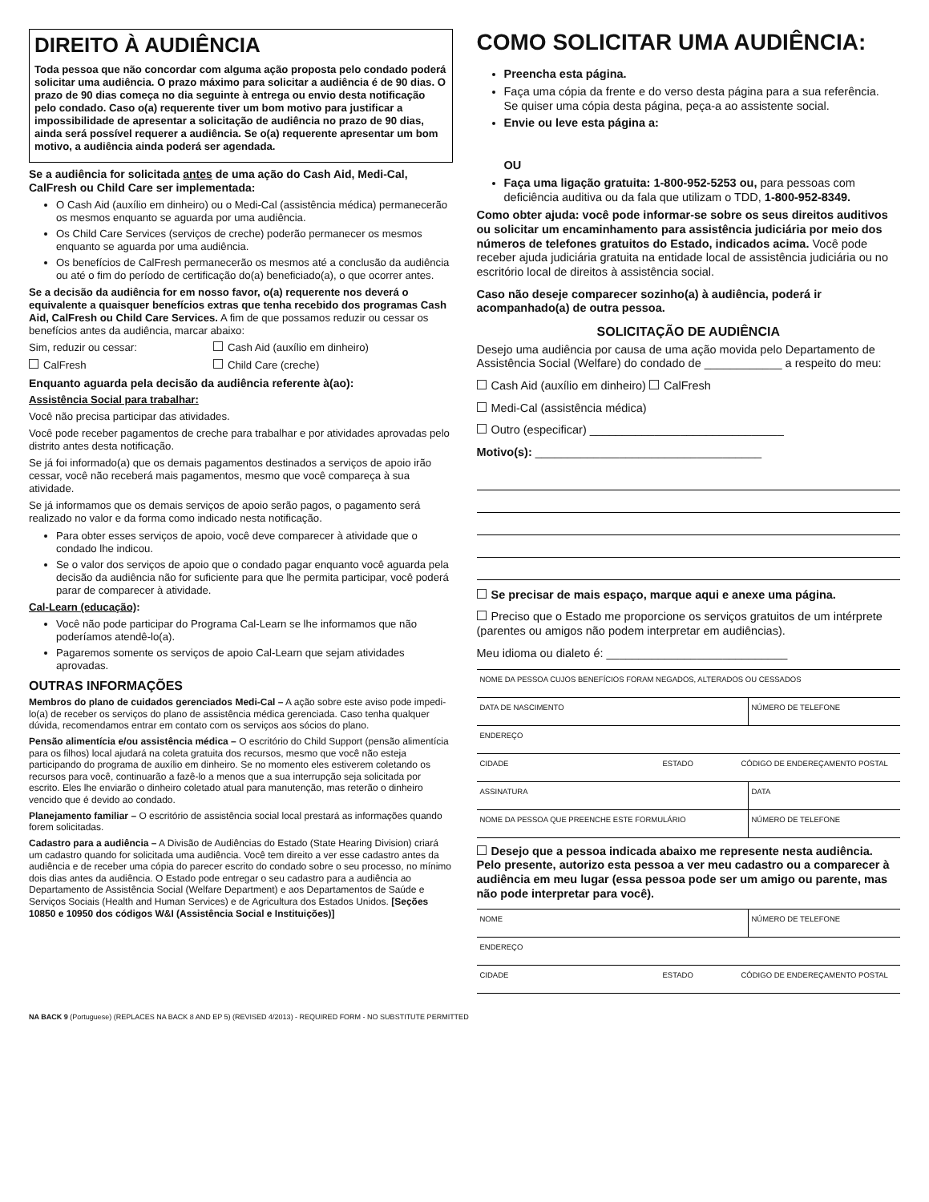DIREITO À AUDIÊNCIA
Toda pessoa que não concordar com alguma ação proposta pelo condado poderá solicitar uma audiência. O prazo máximo para solicitar a audiência é de 90 dias. O prazo de 90 dias começa no dia seguinte à entrega ou envio desta notificação pelo condado. Caso o(a) requerente tiver um bom motivo para justificar a impossibilidade de apresentar a solicitação de audiência no prazo de 90 dias, ainda será possível requerer a audiência. Se o(a) requerente apresentar um bom motivo, a audiência ainda poderá ser agendada.
Se a audiência for solicitada antes de uma ação do Cash Aid, Medi-Cal, CalFresh ou Child Care ser implementada:
O Cash Aid (auxílio em dinheiro) ou o Medi-Cal (assistência médica) permanecerão os mesmos enquanto se aguarda por uma audiência.
Os Child Care Services (serviços de creche) poderão permanecer os mesmos enquanto se aguarda por uma audiência.
Os benefícios de CalFresh permanecerão os mesmos até a conclusão da audiência ou até o fim do período de certificação do(a) beneficiado(a), o que ocorrer antes.
Se a decisão da audiência for em nosso favor, o(a) requerente nos deverá o equivalente a quaisquer benefícios extras que tenha recebido dos programas Cash Aid, CalFresh ou Child Care Services. A fim de que possamos reduzir ou cessar os benefícios antes da audiência, marcar abaixo:
Sim, reduzir ou cessar: Cash Aid (auxílio em dinheiro)
CalFresh Child Care (creche)
Enquanto aguarda pela decisão da audiência referente à(ao):
Assistência Social para trabalhar:
Você não precisa participar das atividades.
Você pode receber pagamentos de creche para trabalhar e por atividades aprovadas pelo distrito antes desta notificação.
Se já foi informado(a) que os demais pagamentos destinados a serviços de apoio irão cessar, você não receberá mais pagamentos, mesmo que você compareça à sua atividade.
Se já informamos que os demais serviços de apoio serão pagos, o pagamento será realizado no valor e da forma como indicado nesta notificação.
Para obter esses serviços de apoio, você deve comparecer à atividade que o condado lhe indicou.
Se o valor dos serviços de apoio que o condado pagar enquanto você aguarda pela decisão da audiência não for suficiente para que lhe permita participar, você poderá parar de comparecer à atividade.
Cal-Learn (educação):
Você não pode participar do Programa Cal-Learn se lhe informamos que não poderíamos atendê-lo(a).
Pagaremos somente os serviços de apoio Cal-Learn que sejam atividades aprovadas.
OUTRAS INFORMAÇÕES
Membros do plano de cuidados gerenciados Medi-Cal – A ação sobre este aviso pode impedi-lo(a) de receber os serviços do plano de assistência médica gerenciada. Caso tenha qualquer dúvida, recomendamos entrar em contato com os serviços aos sócios do plano.
Pensão alimentícia e/ou assistência médica – O escritório do Child Support (pensão alimentícia para os filhos) local ajudará na coleta gratuita dos recursos, mesmo que você não esteja participando do programa de auxílio em dinheiro. Se no momento eles estiverem coletando os recursos para você, continuarão a fazê-lo a menos que a sua interrupção seja solicitada por escrito. Eles lhe enviarão o dinheiro coletado atual para manutenção, mas reterão o dinheiro vencido que é devido ao condado.
Planejamento familiar – O escritório de assistência social local prestará as informações quando forem solicitadas.
Cadastro para a audiência – A Divisão de Audiências do Estado (State Hearing Division) criará um cadastro quando for solicitada uma audiência. Você tem direito a ver esse cadastro antes da audiência e de receber uma cópia do parecer escrito do condado sobre o seu processo, no mínimo dois dias antes da audiência. O Estado pode entregar o seu cadastro para a audiência ao Departamento de Assistência Social (Welfare Department) e aos Departamentos de Saúde e Serviços Sociais (Health and Human Services) e de Agricultura dos Estados Unidos. [Seções 10850 e 10950 dos códigos W&I (Assistência Social e Instituições)]
COMO SOLICITAR UMA AUDIÊNCIA:
Preencha esta página.
Faça uma cópia da frente e do verso desta página para a sua referência.
Se quiser uma cópia desta página, peça-a ao assistente social.
Envie ou leve esta página a:
OU
Faça uma ligação gratuita: 1-800-952-5253 ou, para pessoas com deficiência auditiva ou da fala que utilizam o TDD, 1-800-952-8349.
Como obter ajuda: você pode informar-se sobre os seus direitos auditivos ou solicitar um encaminhamento para assistência judiciária por meio dos números de telefones gratuitos do Estado, indicados acima. Você pode receber ajuda judiciária gratuita na entidade local de assistência judiciária ou no escritório local de direitos à assistência social.
Caso não deseje comparecer sozinho(a) à audiência, poderá ir acompanhado(a) de outra pessoa.
SOLICITAÇÃO DE AUDIÊNCIA
Desejo uma audiência por causa de uma ação movida pelo Departamento de Assistência Social (Welfare) do condado de ____________ a respeito do meu:
Cash Aid (auxílio em dinheiro) CalFresh
Medi-Cal (assistência médica)
Outro (especificar) ______________________________
Motivo(s): ___________________________________
Se precisar de mais espaço, marque aqui e anexe uma página.
Preciso que o Estado me proporcione os serviços gratuitos de um intérprete (parentes ou amigos não podem interpretar em audiências).
Meu idioma ou dialeto é: ____________________________
NOME DA PESSOA CUJOS BENEFÍCIOS FORAM NEGADOS, ALTERADOS OU CESSADOS
DATA DE NASCIMENTO NÚMERO DE TELEFONE
ENDEREÇO
CIDADE ESTADO CÓDIGO DE ENDEREÇAMENTO POSTAL
ASSINATURA DATA
NOME DA PESSOA QUE PREENCHE ESTE FORMULÁRIO NÚMERO DE TELEFONE
Desejo que a pessoa indicada abaixo me represente nesta audiência. Pelo presente, autorizo esta pessoa a ver meu cadastro ou a comparecer à audiência em meu lugar (essa pessoa pode ser um amigo ou parente, mas não pode interpretar para você).
NOME NÚMERO DE TELEFONE
ENDEREÇO
CIDADE ESTADO CÓDIGO DE ENDEREÇAMENTO POSTAL
NA BACK 9 (Portuguese) (REPLACES NA BACK 8 AND EP 5) (REVISED 4/2013) - REQUIRED FORM - NO SUBSTITUTE PERMITTED